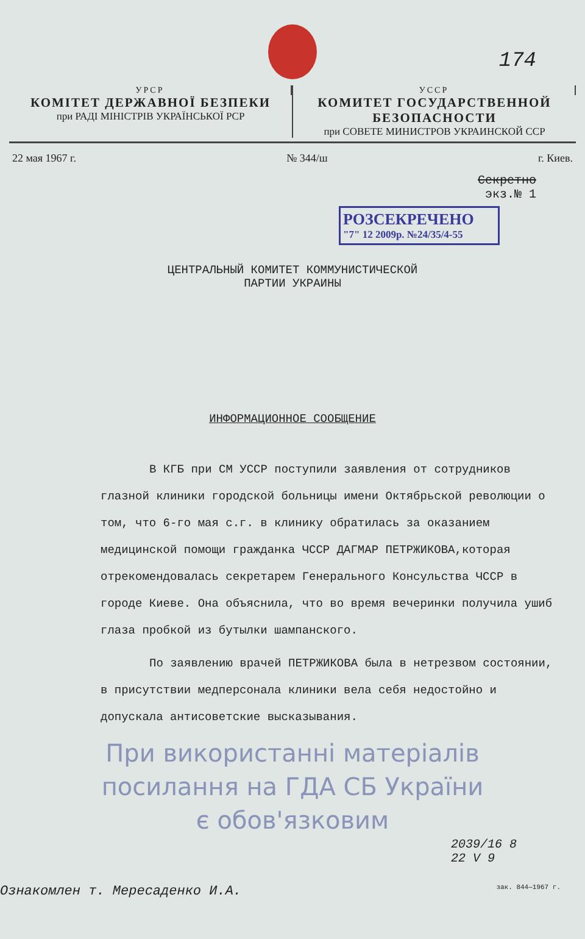174
УРСР
КОМІТЕТ ДЕРЖАВНОЇ БЕЗПЕКИ
при РАДІ МІНІСТРІВ УКРАЇНСЬКОЇ РСР
УССР
КОМИТЕТ ГОСУДАРСТВЕННОЙ БЕЗОПАСНОСТИ
при СОВЕТЕ МИНИСТРОВ УКРАИНСКОЙ ССР
22 мая 1967 г. № 344/ш г. Киев.
Секретно
экз.№ 1
РОЗСЕКРЕЧЕНО
"7" 12 2009р. №24/35/4-55
ЦЕНТРАЛЬНЫЙ КОМИТЕТ КОММУНИСТИЧЕСКОЙ
ПАРТИИ УКРАИНЫ
ИНФОРМАЦИОННОЕ СООБЩЕНИЕ
В КГБ при СМ УССР поступили заявления от сотрудников глазной клиники городской больницы имени Октябрьской революции о том, что 6-го мая с.г. в клинику обратилась за оказанием медицинской помощи гражданка ЧССР ДАГМАР ПЕТРЖИКОВА,которая отрекомендовалась секретарем Генерального Консульства ЧССР в городе Киеве. Она объяснила, что во время вечеринки получила ушиб глаза пробкой из бутылки шампанского.
По заявлению врачей ПЕТРЖИКОВА была в нетрезвом состоянии, в присутствии медперсонала клиники вела себя недостойно и допускала антисоветские высказывания.
При використанні матеріалів
посилання на ГДА СБ України
є обов'язковим
2039/16 8
22 V 9
Ознакомлен т. Мересаденко И.А. зак. 844—1967 г.